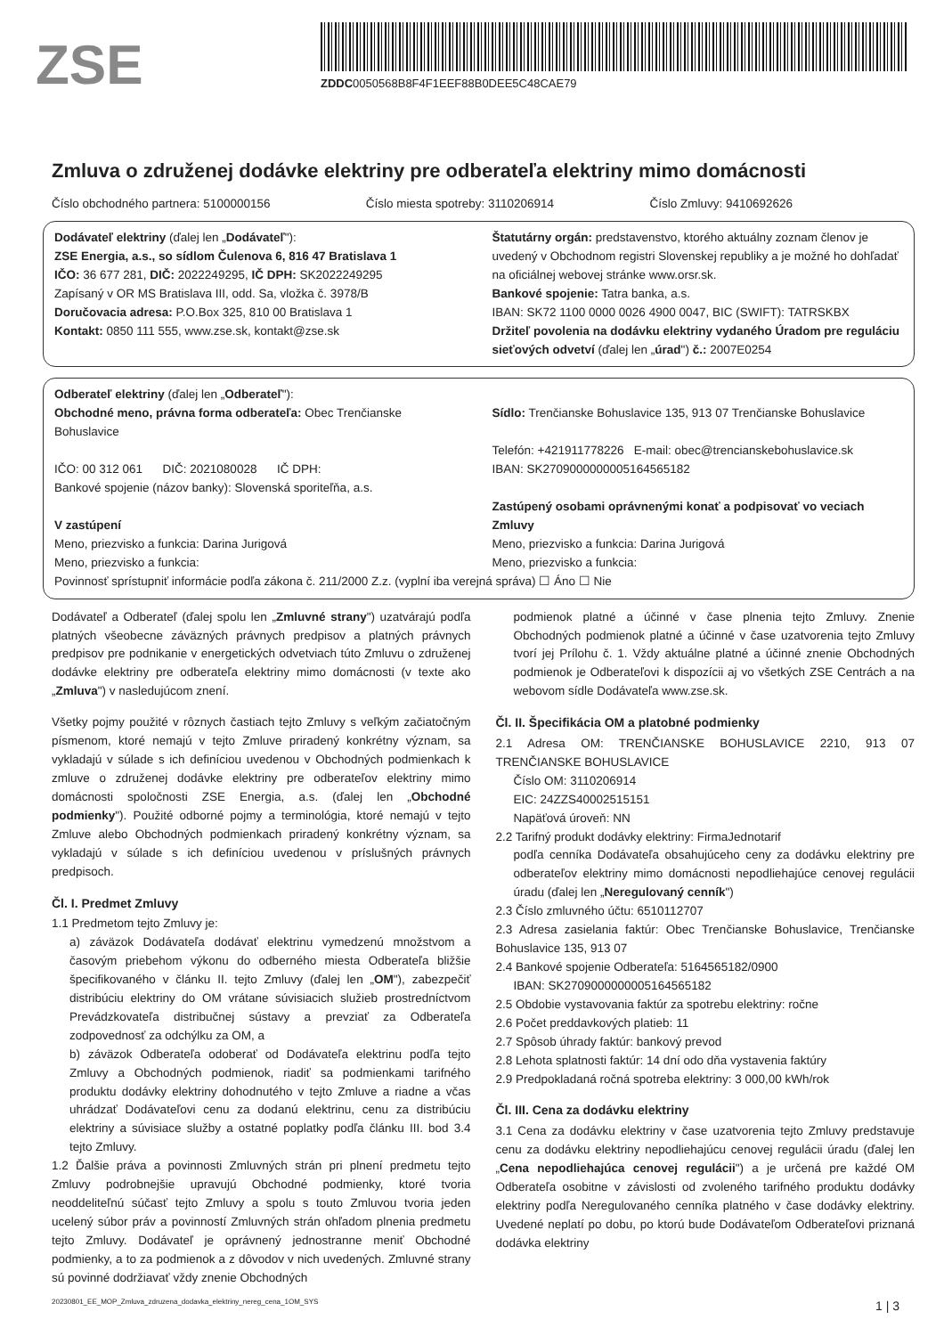ZSE
ZDDC0050568B8F4F1EEF88B0DEE5C48CAE79
Zmluva o združenej dodávke elektriny pre odberateľa elektriny mimo domácnosti
Číslo obchodného partnera: 5100000156 Číslo miesta spotreby: 3110206914 Číslo Zmluvy: 9410692626
Dodávateľ elektriny (ďalej len „Dodávateľ"):
ZSE Energia, a.s., so sídlom Čulenova 6, 816 47 Bratislava 1
IČO: 36 677 281, DIČ: 2022249295, IČ DPH: SK2022249295
Zapísaný v OR MS Bratislava III, odd. Sa, vložka č. 3978/B
Doručovacia adresa: P.O.Box 325, 810 00 Bratislava 1
Kontakt: 0850 111 555, www.zse.sk, kontakt@zse.sk
Štatutárny orgán: predstavenstvo, ktorého aktuálny zoznam členov je uvedený v Obchodnom registri Slovenskej republiky a je možné ho dohľadať na oficiálnej webovej stránke www.orsr.sk.
Bankové spojenie: Tatra banka, a.s.
IBAN: SK72 1100 0000 0026 4900 0047, BIC (SWIFT): TATRSKBX
Držiteľ povolenia na dodávku elektriny vydaného Úradom pre reguláciu sieťových odvetví (ďalej len „úrad") č.: 2007E0254
Odberateľ elektriny (ďalej len „Odberateľ"):
Obchodné meno, právna forma odberateľa: Obec Trenčianske Bohuslavice
IČO: 00 312 061 DIČ: 2021080028 IČ DPH:
Bankové spojenie (názov banky): Slovenská sporiteľňa, a.s.
V zastúpení
Meno, priezvisko a funkcia: Darina Jurigová
Meno, priezvisko a funkcia:
Sídlo: Trenčianske Bohuslavice 135, 913 07 Trenčianske Bohuslavice
Telefón: +421911778226 E-mail: obec@trencianskebohuslavice.sk
IBAN: SK2709000000005164565182
Zastúpený osobami oprávnenými konať a podpisovať vo veciach Zmluvy
Meno, priezvisko a funkcia: Darina Jurigová
Meno, priezvisko a funkcia:
Povinnosť sprístupniť informácie podľa zákona č. 211/2000 Z.z. (vyplní iba verejná správa) ☐ Áno ☐ Nie
Dodávateľ a Odberateľ (ďalej spolu len „Zmluvné strany") uzatvárajú podľa platných všeobecne záväzných právnych predpisov a platných právnych predpisov pre podnikanie v energetických odvetviach túto Zmluvu o združenej dodávke elektriny pre odberateľa elektriny mimo domácnosti (v texte ako „Zmluva") v nasledujúcom znení.
Všetky pojmy použité v rôznych častiach tejto Zmluvy s veľkým začiatočným písmenom, ktoré nemajú v tejto Zmluve priradený konkrétny význam, sa vykladajú v súlade s ich definíciou uvedenou v Obchodných podmienkach k zmluve o združenej dodávke elektriny pre odberateľov elektriny mimo domácnosti spoločnosti ZSE Energia, a.s. (ďalej len „Obchodné podmienky"). Použité odborné pojmy a terminológia, ktoré nemajú v tejto Zmluve alebo Obchodných podmienkach priradený konkrétny význam, sa vykladajú v súlade s ich definíciou uvedenou v príslušných právnych predpisoch.
Čl. I. Predmet Zmluvy
1.1 Predmetom tejto Zmluvy je:
a) záväzok Dodávateľa dodávať elektrinu vymedzenú množstvom a časovým priebehom výkonu do odberného miesta Odberateľa bližšie špecifikovaného v článku II. tejto Zmluvy (ďalej len „OM"), zabezpečiť distribúciu elektriny do OM vrátane súvisiacich služieb prostredníctvom Prevádzkovateľa distribučnej sústavy a prevziať za Odberateľa zodpovednosť za odchýlku za OM, a
b) záväzok Odberateľa odoberať od Dodávateľa elektrinu podľa tejto Zmluvy a Obchodných podmienok, riadiť sa podmienkami tarifného produktu dodávky elektriny dohodnutého v tejto Zmluve a riadne a včas uhrádzať Dodávateľovi cenu za dodanú elektrinu, cenu za distribúciu elektriny a súvisiace služby a ostatné poplatky podľa článku III. bod 3.4 tejto Zmluvy.
1.2 Ďalšie práva a povinnosti Zmluvných strán pri plnení predmetu tejto Zmluvy podrobnejšie upravujú Obchodné podmienky, ktoré tvoria neoddeliteľnú súčasť tejto Zmluvy a spolu s touto Zmluvou tvoria jeden ucelený súbor práv a povinností Zmluvných strán ohľadom plnenia predmetu tejto Zmluvy. Dodávateľ je oprávnený jednostranne meniť Obchodné podmienky, a to za podmienok a z dôvodov v nich uvedených. Zmluvné strany sú povinné dodržiavať vždy znenie Obchodných
podmienok platné a účinné v čase plnenia tejto Zmluvy. Znenie Obchodných podmienok platné a účinné v čase uzatvorenia tejto Zmluvy tvorí jej Prílohu č. 1. Vždy aktuálne platné a účinné znenie Obchodných podmienok je Odberateľovi k dispozícii aj vo všetkých ZSE Centrách a na webovom sídle Dodávateľa www.zse.sk.
Čl. II. Špecifikácia OM a platobné podmienky
2.1 Adresa OM: TRENČIANSKE BOHUSLAVICE 2210, 913 07 TRENČIANSKE BOHUSLAVICE
Číslo OM: 3110206914
EIC: 24ZZS40002515151
Napäťová úroveň: NN
2.2 Tarifný produkt dodávky elektriny: FirmaJednotarif
podľa cenníka Dodávateľa obsahujúceho ceny za dodávku elektriny pre odberateľov elektriny mimo domácnosti nepodliehajúce cenovej regulácii úradu (ďalej len „Neregulovaný cenník")
2.3 Číslo zmluvného účtu: 6510112707
2.3 Adresa zasielania faktúr: Obec Trenčianske Bohuslavice, Trenčianske Bohuslavice 135, 913 07
2.4 Bankové spojenie Odberateľa: 5164565182/0900
IBAN: SK2709000000005164565182
2.5 Obdobie vystavovania faktúr za spotrebu elektriny: ročne
2.6 Počet preddavkových platieb: 11
2.7 Spôsob úhrady faktúr: bankový prevod
2.8 Lehota splatnosti faktúr: 14 dní odo dňa vystavenia faktúry
2.9 Predpokladaná ročná spotreba elektriny: 3 000,00 kWh/rok
Čl. III. Cena za dodávku elektriny
3.1 Cena za dodávku elektriny v čase uzatvorenia tejto Zmluvy predstavuje cenu za dodávku elektriny nepodliehajúcu cenovej regulácii úradu (ďalej len „Cena nepodliehajúca cenovej regulácii") a je určená pre každé OM Odberateľa osobitne v závislosti od zvoleného tarifného produktu dodávky elektriny podľa Neregulovaného cenníka platného v čase dodávky elektriny. Uvedené neplatí po dobu, po ktorú bude Dodávateľom Odberateľovi priznaná dodávka elektriny
20230801_EE_MOP_Zmluva_zdruzena_dodavka_elektriny_nereg_cena_1OM_SYS 1 | 3